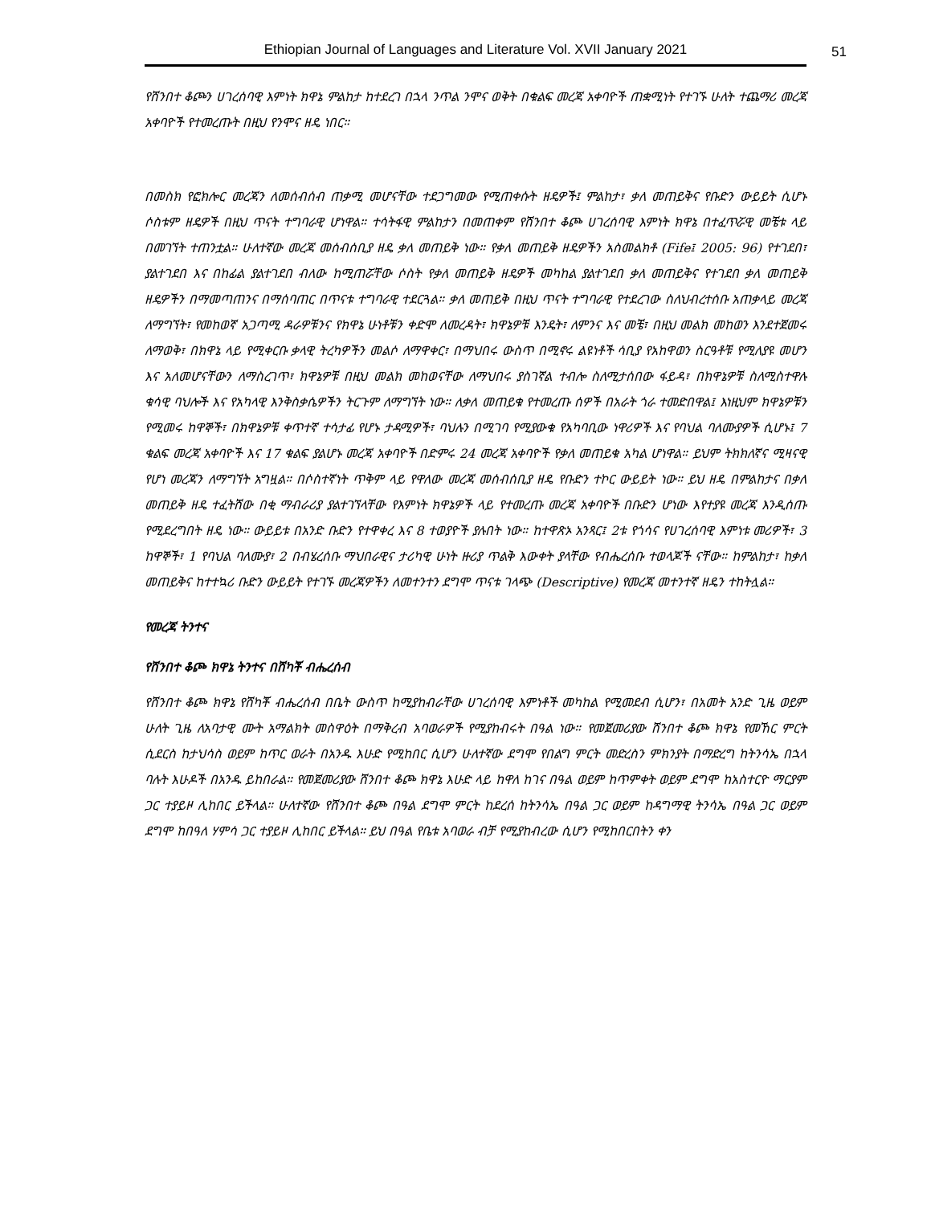Ethiopian Journal of Languages and Literature Vol. XVII January 2021
51
የሸንበተ ቆጮን ሀገረሰባዊ እምነት ክዋኔ ምልከታ ከተደረገ በኋላ ንጥል ንሞና ወቅት በቁልፍ መረጃ አቀባዮች ጠቋሚነት የተገኙ ሁለት ተጨማሪ መረጃ አቀባዮች የተመረጡት በዚህ የንሞና ዘዴ ነበር።
በመስክ የፎክሎር መረጃን ለመሰብሰብ ጠቃሚ መሆናቸው ተደጋግመው የሚጠቀሱት ዘዴዎች፤ ምልከታ፣ ቃለ መጠይቅና የቡድን ውይይት ሲሆኑ ሶስቱም ዘዴዎች በዚህ ጥናት ተግባራዊ ሆነዋል። ተሳትፋዊ ምልከታን በመጠቀም የሸንበተ ቆጮ ሀገረሰባዊ እምነት ክዋኔ በተፈጥሯዊ መቼቱ ላይ በመገኘት ተጠንቷል። ሁለተኛው መረጃ መሰብሰቢያ ዘዴ ቃለ መጠይቅ ነው። የቃለ መጠይቅ ዘዴዎችን አስመልክቶ (Fife፤ 2005: 96) የተገደበ፣ ያልተገደበ እና በከፊል ያልተገደበ ብለው ከሚጠሯቸው ሶስት የቃለ መጠይቅ ዘዴዎች መካከል ያልተገደበ ቃለ መጠይቅና የተገደበ ቃለ መጠይቅ ዘዴዎችን በማመጣጠንና በማሰባጠር በጥናቱ ተግባራዊ ተደርጓል። ቃለ መጠይቅ በዚህ ጥናት ተግባራዊ የተደረገው ስለህብረተሰቡ አጠቃላይ መረጃ ለማግኘት፣ የመከወኛ አጋጣሚ ዳራዎቹንና የክዋኔ ሁነቶቹን ቀድሞ ለመረዳት፣ ክዋኔዎቹ እንዴት፣ ለምንና እና መቼ፣ በዚህ መልክ መከወን እንደተጀመሩ ለማወቅ፣ በክዋኔ ላይ የሚቀርቡ ቃላዊ ትረካዎችን መልሶ ለማዋቀር፣ በማህበሩ ውስጥ በሚኖሩ ልዩነቶች ሳቢያ የአከዋወን ስርዓቶቹ የሚለያዩ መሆን እና አለመሆናቸውን ለማስረገጥ፣ ክዋኔዎቹ በዚህ መልክ መከወናቸው ለማህበሩ ያስገኛል ተብሎ ስለሚታሰበው ፋይዳ፣ በክዋኔዎቹ ስለሚስተዋሉ ቁሳዊ ባህሎች እና የአካላዊ እንቅስቃሴዎችን ትርጉም ለማግኘት ነው። ለቃለ መጠይቁ የተመረጡ ሰዎች በአራት ጎራ ተመድበዋል፤ እነዚህም ክዋኔዎቹን የሚመሩ ከዋኞች፣ በክዋኔዎቹ ቀጥተኛ ተሳታፊ የሆኑ ታዳሚዎች፣ ባህሉን በሚገባ የሚያውቁ የአካባቢው ነዋሪዎች እና የባህል ባለሙያዎች ሲሆኑ፤ 7 ቁልፍ መረጃ አቀባዮች እና 17 ቁልፍ ያልሆኑ መረጃ አቀባዮች በድምሩ 24 መረጃ አቀባዮች የቃለ መጠይቁ አካል ሆነዋል። ይህም ትክክለኛና ሚዛናዊ የሆነ መረጃን ለማግኘት አግዟል። በሶስተኛነት ጥቅም ላይ የዋለው መረጃ መሰብሰቢያ ዘዴ የቡድን ተኮር ውይይት ነው። ይህ ዘዴ በምልከታና በቃለ መጠይቅ ዘዴ ተፈትሸው በቂ ማብራሪያ ያልተገኘላቸው የእምነት ክዋኔዎች ላይ የተመረጡ መረጃ አቀባዮች በቡድን ሆነው እየተያዩ መረጃ እንዲሰጡ የሚደረግበት ዘዴ ነው። ውይይቱ በአንድ ቡድን የተዋቀረ እና 8 ተወያዮች ያሉበት ነው። ከተዋጽኦ አንጻር፤ 2ቱ የጎሳና የሀገረሰባዊ እምነቱ መሪዎች፣ 3 ከዋኞች፣ 1 የባህል ባለሙያ፣ 2 በብሄረሰቡ ማህበራዊና ታሪካዊ ሁነት ዙሪያ ጥልቅ እውቀት ያላቸው የብሔረሰቡ ተወላጆች ናቸው። ከምልከታ፣ ከቃለ መጠይቅና ከተተኳሪ ቡድን ውይይት የተገኙ መረጃዎችን ለመተንተን ደግሞ ጥናቱ ገላጭ (Descriptive) የመረጃ መተንተኛ ዘዴን ተከትሏል።
የመረጃ ትንተና
የሸንበተ ቆጮ ክዋኔ ትንተና በሸካቾ ብሔረሰብ
የሸንበተ ቆጮ ክዋኔ የሸካቾ ብሔረሰብ በቤት ውስጥ ከሚያከብራቸው ሀገረሰባዊ እምነቶች መካከል የሚመደብ ሲሆን፣ በአመት አንድ ጊዜ ወይም ሁለት ጊዜ ለአባታዊ ሙት አማልክት መስዋዕት በማቅረብ አባወራዎች የሚያከብሩት በዓል ነው። የመጀመሪያው ሸንበተ ቆጮ ክዋኔ የመኸር ምርት ሲደርስ ከታህሳስ ወይም ከጥር ወራት በአንዱ እሁድ የሚከበር ሲሆን ሁለተኛው ደግሞ የበልግ ምርት መድረስን ምክንያት በማድረግ ከትንሳኤ በኋላ ባሉት እሁዶች በአንዱ ይከበራል። የመጀመሪያው ሸንበተ ቆጮ ክዋኔ እሁድ ላይ ከዋለ ከገና በዓል ወይም ከጥምቀት ወይም ደግሞ ከአስተርዮ ማርያም ጋር ተያይዞ ሊከበር ይችላል። ሁለተኛው የሸንበተ ቆጮ በዓል ደግሞ ምርት ከደረሰ ከትንሳኤ በዓል ጋር ወይም ከዳግማዊ ትንሳኤ በዓል ጋር ወይም ደግሞ ከበዓለ ሃምሳ ጋር ተያይዞ ሊከበር ይችላል። ይህ በዓል የቤቱ አባወራ ብቻ የሚያከብረው ሲሆን የሚከበርበትን ቀን